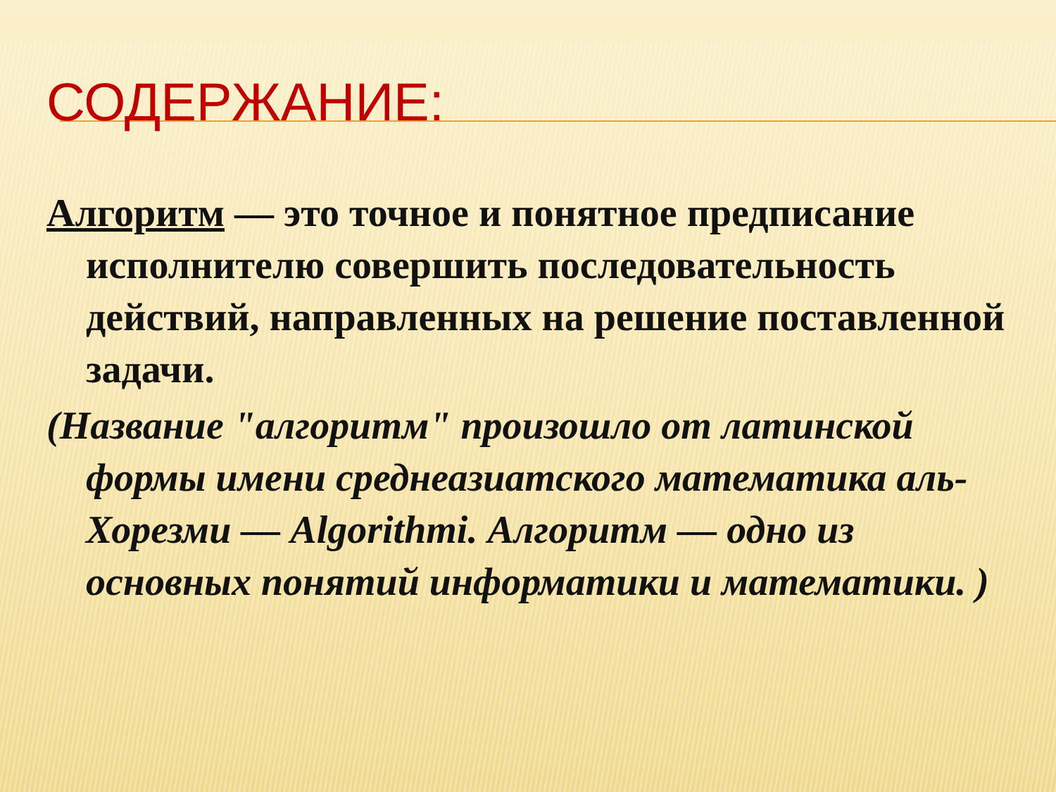СОДЕРЖАНИЕ:
Алгоритм — это точное и понятное предписание исполнителю совершить последовательность действий, направленных на решение поставленной задачи.
(Название "алгоритм" произошло от латинской формы имени среднеазиатского математика аль-Хорезми — Algorithmi. Алгоритм — одно из основных понятий информатики и математики. )